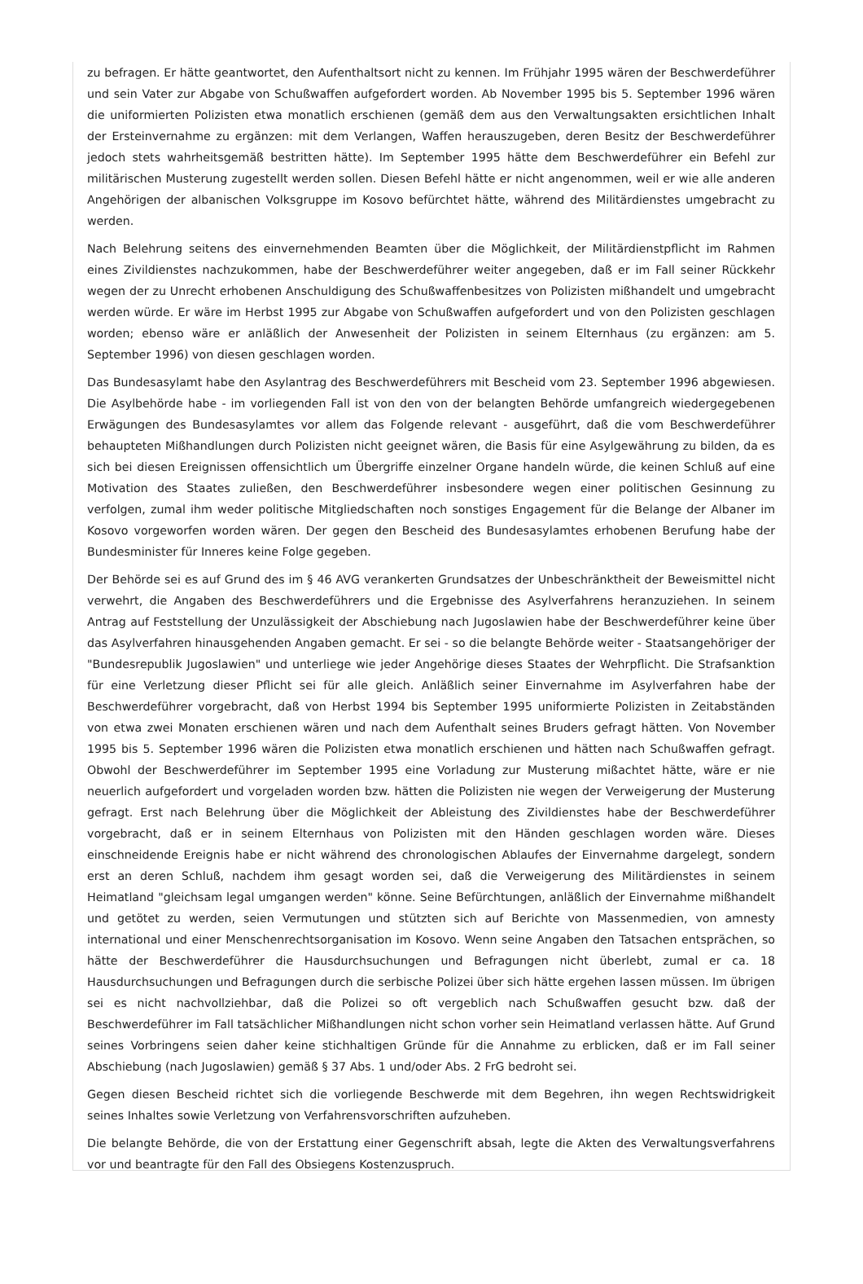zu befragen. Er hätte geantwortet, den Aufenthaltsort nicht zu kennen. Im Frühjahr 1995 wären der Beschwerdeführer und sein Vater zur Abgabe von Schußwaffen aufgefordert worden. Ab November 1995 bis 5. September 1996 wären die uniformierten Polizisten etwa monatlich erschienen (gemäß dem aus den Verwaltungsakten ersichtlichen Inhalt der Ersteinvernahme zu ergänzen: mit dem Verlangen, Waffen herauszugeben, deren Besitz der Beschwerdeführer jedoch stets wahrheitsgemäß bestritten hätte). Im September 1995 hätte dem Beschwerdeführer ein Befehl zur militärischen Musterung zugestellt werden sollen. Diesen Befehl hätte er nicht angenommen, weil er wie alle anderen Angehörigen der albanischen Volksgruppe im Kosovo befürchtet hätte, während des Militärdienstes umgebracht zu werden.
Nach Belehrung seitens des einvernehmenden Beamten über die Möglichkeit, der Militärdienstpflicht im Rahmen eines Zivildienstes nachzukommen, habe der Beschwerdeführer weiter angegeben, daß er im Fall seiner Rückkehr wegen der zu Unrecht erhobenen Anschuldigung des Schußwaffenbesitzes von Polizisten mißhandelt und umgebracht werden würde. Er wäre im Herbst 1995 zur Abgabe von Schußwaffen aufgefordert und von den Polizisten geschlagen worden; ebenso wäre er anläßlich der Anwesenheit der Polizisten in seinem Elternhaus (zu ergänzen: am 5. September 1996) von diesen geschlagen worden.
Das Bundesasylamt habe den Asylantrag des Beschwerdeführers mit Bescheid vom 23. September 1996 abgewiesen. Die Asylbehörde habe - im vorliegenden Fall ist von den von der belangten Behörde umfangreich wiedergegebenen Erwägungen des Bundesasylamtes vor allem das Folgende relevant - ausgeführt, daß die vom Beschwerdeführer behaupteten Mißhandlungen durch Polizisten nicht geeignet wären, die Basis für eine Asylgewährung zu bilden, da es sich bei diesen Ereignissen offensichtlich um Übergriffe einzelner Organe handeln würde, die keinen Schluß auf eine Motivation des Staates zuließen, den Beschwerdeführer insbesondere wegen einer politischen Gesinnung zu verfolgen, zumal ihm weder politische Mitgliedschaften noch sonstiges Engagement für die Belange der Albaner im Kosovo vorgeworfen worden wären. Der gegen den Bescheid des Bundesasylamtes erhobenen Berufung habe der Bundesminister für Inneres keine Folge gegeben.
Der Behörde sei es auf Grund des im § 46 AVG verankerten Grundsatzes der Unbeschränktheit der Beweismittel nicht verwehrt, die Angaben des Beschwerdeführers und die Ergebnisse des Asylverfahrens heranzuziehen. In seinem Antrag auf Feststellung der Unzulässigkeit der Abschiebung nach Jugoslawien habe der Beschwerdeführer keine über das Asylverfahren hinausgehenden Angaben gemacht. Er sei - so die belangte Behörde weiter - Staatsangehöriger der "Bundesrepublik Jugoslawien" und unterliege wie jeder Angehörige dieses Staates der Wehrpflicht. Die Strafsanktion für eine Verletzung dieser Pflicht sei für alle gleich. Anläßlich seiner Einvernahme im Asylverfahren habe der Beschwerdeführer vorgebracht, daß von Herbst 1994 bis September 1995 uniformierte Polizisten in Zeitabständen von etwa zwei Monaten erschienen wären und nach dem Aufenthalt seines Bruders gefragt hätten. Von November 1995 bis 5. September 1996 wären die Polizisten etwa monatlich erschienen und hätten nach Schußwaffen gefragt. Obwohl der Beschwerdeführer im September 1995 eine Vorladung zur Musterung mißachtet hätte, wäre er nie neuerlich aufgefordert und vorgeladen worden bzw. hätten die Polizisten nie wegen der Verweigerung der Musterung gefragt. Erst nach Belehrung über die Möglichkeit der Ableistung des Zivildienstes habe der Beschwerdeführer vorgebracht, daß er in seinem Elternhaus von Polizisten mit den Händen geschlagen worden wäre. Dieses einschneidende Ereignis habe er nicht während des chronologischen Ablaufes der Einvernahme dargelegt, sondern erst an deren Schluß, nachdem ihm gesagt worden sei, daß die Verweigerung des Militärdienstes in seinem Heimatland "gleichsam legal umgangen werden" könne. Seine Befürchtungen, anläßlich der Einvernahme mißhandelt und getötet zu werden, seien Vermutungen und stützten sich auf Berichte von Massenmedien, von amnesty international und einer Menschenrechtsorganisation im Kosovo. Wenn seine Angaben den Tatsachen entsprächen, so hätte der Beschwerdeführer die Hausdurchsuchungen und Befragungen nicht überlebt, zumal er ca. 18 Hausdurchsuchungen und Befragungen durch die serbische Polizei über sich hätte ergehen lassen müssen. Im übrigen sei es nicht nachvollziehbar, daß die Polizei so oft vergeblich nach Schußwaffen gesucht bzw. daß der Beschwerdeführer im Fall tatsächlicher Mißhandlungen nicht schon vorher sein Heimatland verlassen hätte. Auf Grund seines Vorbringens seien daher keine stichhaltigen Gründe für die Annahme zu erblicken, daß er im Fall seiner Abschiebung (nach Jugoslawien) gemäß § 37 Abs. 1 und/oder Abs. 2 FrG bedroht sei.
Gegen diesen Bescheid richtet sich die vorliegende Beschwerde mit dem Begehren, ihn wegen Rechtswidrigkeit seines Inhaltes sowie Verletzung von Verfahrensvorschriften aufzuheben.
Die belangte Behörde, die von der Erstattung einer Gegenschrift absah, legte die Akten des Verwaltungsverfahrens vor und beantragte für den Fall des Obsiegens Kostenzuspruch.